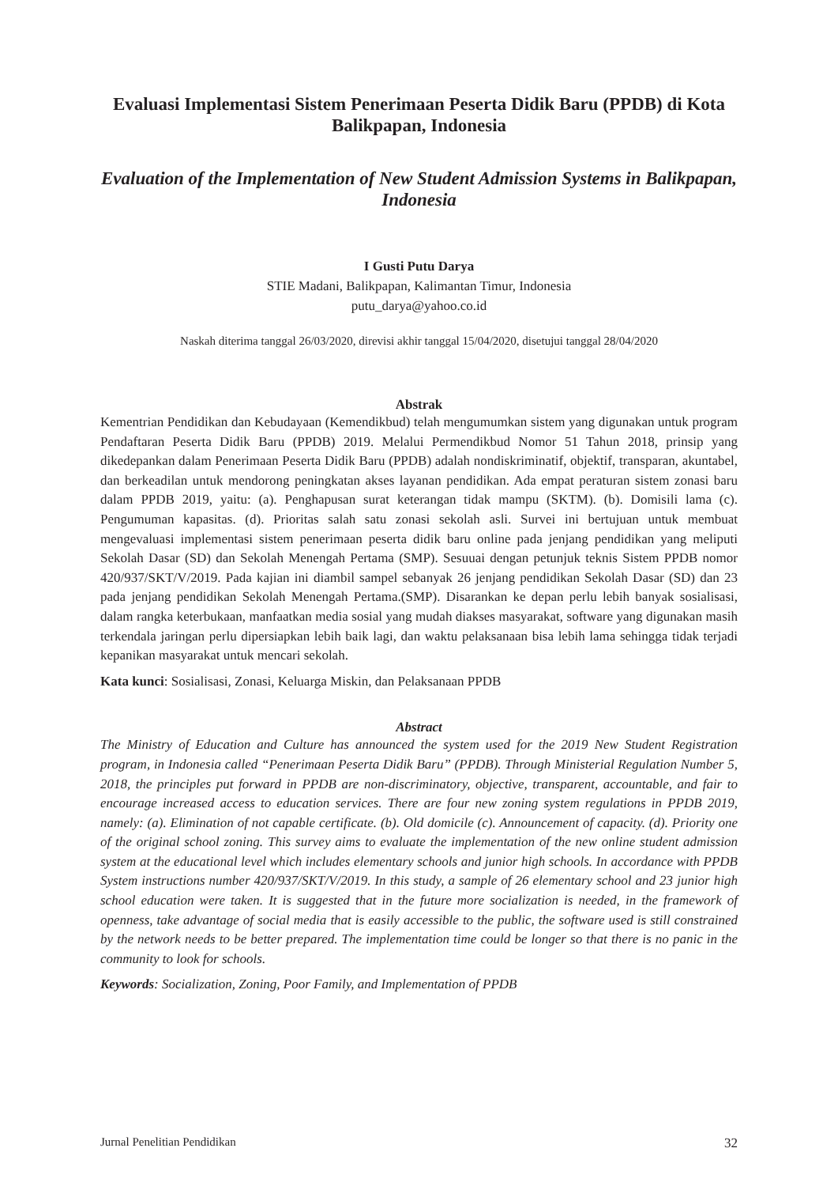Evaluasi Implementasi Sistem Penerimaan Peserta Didik Baru (PPDB) di Kota Balikpapan, Indonesia
Evaluation of the Implementation of New Student Admission Systems in Balikpapan, Indonesia
I Gusti Putu Darya
STIE Madani, Balikpapan, Kalimantan Timur, Indonesia
putu_darya@yahoo.co.id
Naskah diterima tanggal 26/03/2020, direvisi akhir tanggal 15/04/2020, disetujui tanggal 28/04/2020
Abstrak
Kementrian Pendidikan dan Kebudayaan (Kemendikbud) telah mengumumkan sistem yang digunakan untuk program Pendaftaran Peserta Didik Baru (PPDB) 2019. Melalui Permendikbud Nomor 51 Tahun 2018, prinsip yang dikedepankan dalam Penerimaan Peserta Didik Baru (PPDB) adalah nondiskriminatif, objektif, transparan, akuntabel, dan berkeadilan untuk mendorong peningkatan akses layanan pendidikan. Ada empat peraturan sistem zonasi baru dalam PPDB 2019, yaitu: (a). Penghapusan surat keterangan tidak mampu (SKTM). (b). Domisili lama (c). Pengumuman kapasitas. (d). Prioritas salah satu zonasi sekolah asli. Survei ini bertujuan untuk membuat mengevaluasi implementasi sistem penerimaan peserta didik baru online pada jenjang pendidikan yang meliputi Sekolah Dasar (SD) dan Sekolah Menengah Pertama (SMP). Sesuuai dengan petunjuk teknis Sistem PPDB nomor 420/937/SKT/V/2019. Pada kajian ini diambil sampel sebanyak 26 jenjang pendidikan Sekolah Dasar (SD) dan 23 pada jenjang pendidikan Sekolah Menengah Pertama.(SMP). Disarankan ke depan perlu lebih banyak sosialisasi, dalam rangka keterbukaan, manfaatkan media sosial yang mudah diakses masyarakat, software yang digunakan masih terkendala jaringan perlu dipersiapkan lebih baik lagi, dan waktu pelaksanaan bisa lebih lama sehingga tidak terjadi kepanikan masyarakat untuk mencari sekolah.
Kata kunci: Sosialisasi, Zonasi, Keluarga Miskin, dan Pelaksanaan PPDB
Abstract
The Ministry of Education and Culture has announced the system used for the 2019 New Student Registration program, in Indonesia called “Penerimaan Peserta Didik Baru” (PPDB). Through Ministerial Regulation Number 5, 2018, the principles put forward in PPDB are non-discriminatory, objective, transparent, accountable, and fair to encourage increased access to education services. There are four new zoning system regulations in PPDB 2019, namely: (a). Elimination of not capable certificate. (b). Old domicile (c). Announcement of capacity. (d). Priority one of the original school zoning. This survey aims to evaluate the implementation of the new online student admission system at the educational level which includes elementary schools and junior high schools. In accordance with PPDB System instructions number 420/937/SKT/V/2019. In this study, a sample of 26 elementary school and 23 junior high school education were taken. It is suggested that in the future more socialization is needed, in the framework of openness, take advantage of social media that is easily accessible to the public, the software used is still constrained by the network needs to be better prepared. The implementation time could be longer so that there is no panic in the community to look for schools.
Keywords: Socialization, Zoning, Poor Family, and Implementation of PPDB
Jurnal Penelitian Pendidikan 32